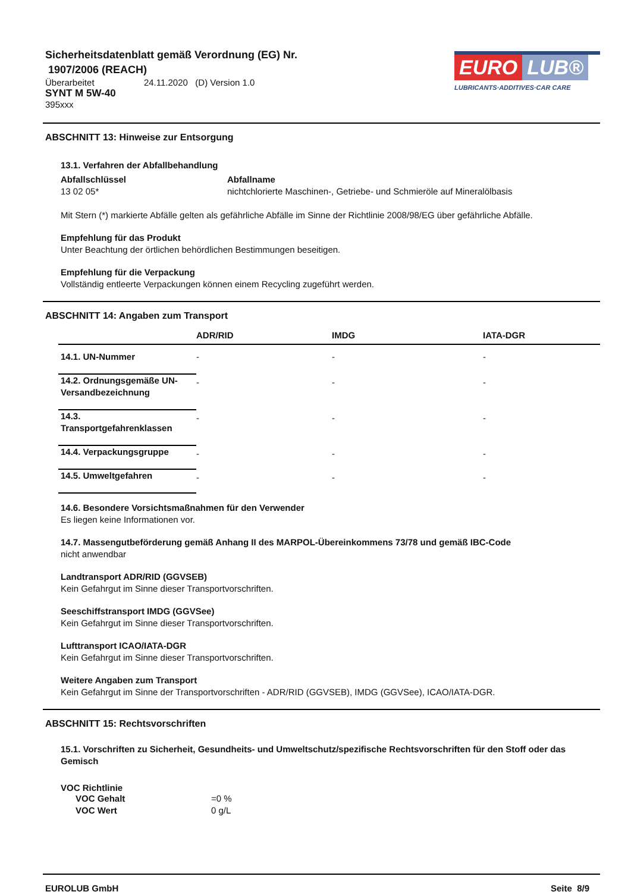Sicherheitsdatenblatt gemäß Verordnung (EG) Nr.
1907/2006 (REACH)
Überarbeitet 24.11.2020 (D) Version 1.0
SYNT M 5W-40
395xxx
EURO LUB®
LUBRICANTS·ADDITIVES·CAR CARE
ABSCHNITT 13: Hinweise zur Entsorgung
| 13.1. Verfahren der Abfallbehandlung | |
| --- | --- |
| Abfallschlüssel | Abfallname |
| 13 02 05* | nichtchlorierte Maschinen-, Getriebe- und Schmieröle auf Mineralölbasis |
Mit Stern (*) markierte Abfälle gelten als gefährliche Abfälle im Sinne der Richtlinie 2008/98/EG über gefährliche Abfälle.
Empfehlung für das Produkt
Unter Beachtung der örtlichen behördlichen Bestimmungen beseitigen.
Empfehlung für die Verpackung
Vollständig entleerte Verpackungen können einem Recycling zugeführt werden.
ABSCHNITT 14: Angaben zum Transport
| | ADR/RID | IMDG | IATA-DGR |
| --- | --- | --- | --- |
| 14.1. UN-Nummer | - | - | - |
| 14.2. Ordnungsgemäße UN-Versandbezeichnung | - | - | - |
| 14.3. Transportgefahrenklassen | - | - | - |
| 14.4. Verpackungsgruppe | - | - | - |
| 14.5. Umweltgefahren | - | - | - |
14.6. Besondere Vorsichtsmaßnahmen für den Verwender
Es liegen keine Informationen vor.
14.7. Massengutbeförderung gemäß Anhang II des MARPOL-Übereinkommens 73/78 und gemäß IBC-Code
nicht anwendbar
Landtransport ADR/RID (GGVSEB)
Kein Gefahrgut im Sinne dieser Transportvorschriften.
Seeschiffstransport IMDG (GGVSee)
Kein Gefahrgut im Sinne dieser Transportvorschriften.
Lufttransport ICAO/IATA-DGR
Kein Gefahrgut im Sinne dieser Transportvorschriften.
Weitere Angaben zum Transport
Kein Gefahrgut im Sinne der Transportvorschriften - ADR/RID (GGVSEB), IMDG (GGVSee), ICAO/IATA-DGR.
ABSCHNITT 15: Rechtsvorschriften
15.1. Vorschriften zu Sicherheit, Gesundheits- und Umweltschutz/spezifische Rechtsvorschriften für den Stoff oder das Gemisch
VOC Richtlinie
| VOC Gehalt | =0 % |
| VOC Wert | 0 g/L |
EUROLUB GmbH Seite 8/9